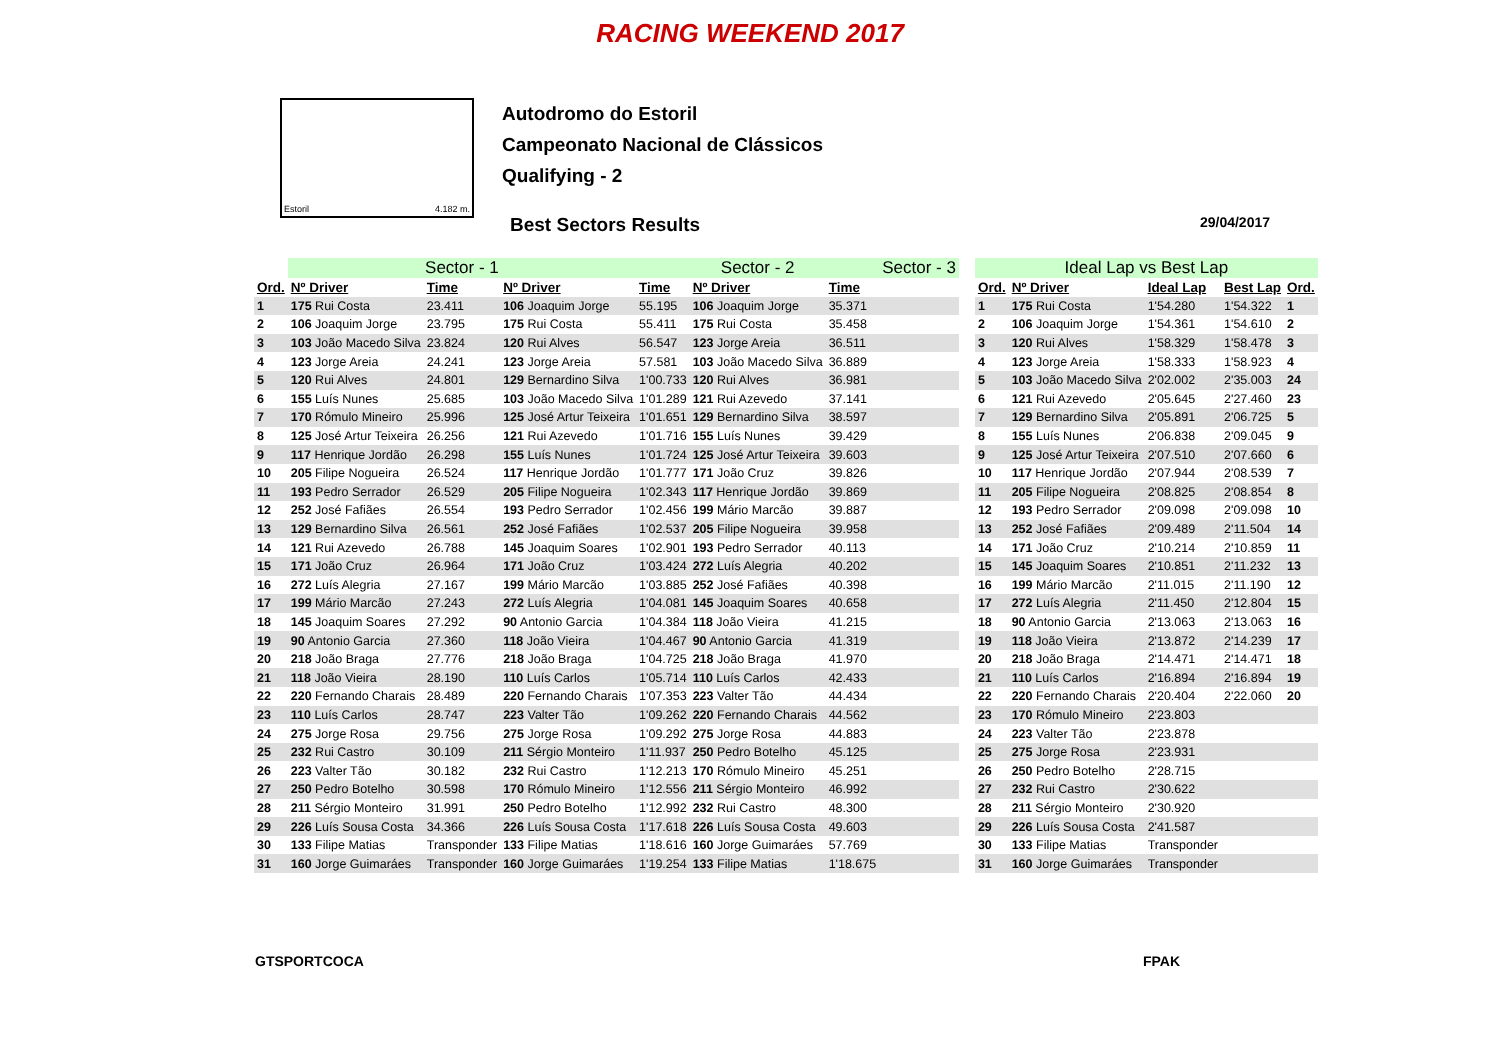RACING WEEKEND 2017
Estoril 4.182 m.
Autodromo do Estoril
Campeonato Nacional de Clássicos
Qualifying - 2
Best Sectors Results 29/04/2017
| | Sector - 1 | | | Sector - 2 | | | Sector - 3 | | | | Ideal Lap vs Best Lap | | | | |
| Ord. | Nº Driver | Time | Nº Driver | Time | Nº Driver | Time | | | | | Ord. | Nº Driver | Ideal Lap | Best Lap | Ord. |
| 1 | 175 Rui Costa | 23.411 | 106 Joaquim Jorge | 55.195 | 106 Joaquim Jorge | 35.371 | | | | | 1 | 175 Rui Costa | 1'54.280 | 1'54.322 | 1 |
| 2 | 106 Joaquim Jorge | 23.795 | 175 Rui Costa | 55.411 | 175 Rui Costa | 35.458 | | | | | 2 | 106 Joaquim Jorge | 1'54.361 | 1'54.610 | 2 |
| 3 | 103 João Macedo Silva | 23.824 | 120 Rui Alves | 56.547 | 123 Jorge Areia | 36.511 | | | | | 3 | 120 Rui Alves | 1'58.329 | 1'58.478 | 3 |
| 4 | 123 Jorge Areia | 24.241 | 123 Jorge Areia | 57.581 | 103 João Macedo Silva | 36.889 | | | | | 4 | 123 Jorge Areia | 1'58.333 | 1'58.923 | 4 |
| 5 | 120 Rui Alves | 24.801 | 129 Bernardino Silva | 1'00.733 | 120 Rui Alves | 36.981 | | | | | 5 | 103 João Macedo Silva | 2'02.002 | 2'35.003 | 24 |
| 6 | 155 Luís Nunes | 25.685 | 103 João Macedo Silva | 1'01.289 | 121 Rui Azevedo | 37.141 | | | | | 6 | 121 Rui Azevedo | 2'05.645 | 2'27.460 | 23 |
| 7 | 170 Rómulo Mineiro | 25.996 | 125 José Artur Teixeira | 1'01.651 | 129 Bernardino Silva | 38.597 | | | | | 7 | 129 Bernardino Silva | 2'05.891 | 2'06.725 | 5 |
| 8 | 125 José Artur Teixeira | 26.256 | 121 Rui Azevedo | 1'01.716 | 155 Luís Nunes | 39.429 | | | | | 8 | 155 Luís Nunes | 2'06.838 | 2'09.045 | 9 |
| 9 | 117 Henrique Jordão | 26.298 | 155 Luís Nunes | 1'01.724 | 125 José Artur Teixeira | 39.603 | | | | | 9 | 125 José Artur Teixeira | 2'07.510 | 2'07.660 | 6 |
| 10 | 205 Filipe Nogueira | 26.524 | 117 Henrique Jordão | 1'01.777 | 171 João Cruz | 39.826 | | | | | 10 | 117 Henrique Jordão | 2'07.944 | 2'08.539 | 7 |
| 11 | 193 Pedro Serrador | 26.529 | 205 Filipe Nogueira | 1'02.343 | 117 Henrique Jordão | 39.869 | | | | | 11 | 205 Filipe Nogueira | 2'08.825 | 2'08.854 | 8 |
| 12 | 252 José Fafiães | 26.554 | 193 Pedro Serrador | 1'02.456 | 199 Mário Marcão | 39.887 | | | | | 12 | 193 Pedro Serrador | 2'09.098 | 2'09.098 | 10 |
| 13 | 129 Bernardino Silva | 26.561 | 252 José Fafiães | 1'02.537 | 205 Filipe Nogueira | 39.958 | | | | | 13 | 252 José Fafiães | 2'09.489 | 2'11.504 | 14 |
| 14 | 121 Rui Azevedo | 26.788 | 145 Joaquim Soares | 1'02.901 | 193 Pedro Serrador | 40.113 | | | | | 14 | 171 João Cruz | 2'10.214 | 2'10.859 | 11 |
| 15 | 171 João Cruz | 26.964 | 171 João Cruz | 1'03.424 | 272 Luís Alegria | 40.202 | | | | | 15 | 145 Joaquim Soares | 2'10.851 | 2'11.232 | 13 |
| 16 | 272 Luís Alegria | 27.167 | 199 Mário Marcão | 1'03.885 | 252 José Fafiães | 40.398 | | | | | 16 | 199 Mário Marcão | 2'11.015 | 2'11.190 | 12 |
| 17 | 199 Mário Marcão | 27.243 | 272 Luís Alegria | 1'04.081 | 145 Joaquim Soares | 40.658 | | | | | 17 | 272 Luís Alegria | 2'11.450 | 2'12.804 | 15 |
| 18 | 145 Joaquim Soares | 27.292 | 90 Antonio Garcia | 1'04.384 | 118 João Vieira | 41.215 | | | | | 18 | 90 Antonio Garcia | 2'13.063 | 2'13.063 | 16 |
| 19 | 90 Antonio Garcia | 27.360 | 118 João Vieira | 1'04.467 | 90 Antonio Garcia | 41.319 | | | | | 19 | 118 João Vieira | 2'13.872 | 2'14.239 | 17 |
| 20 | 218 João Braga | 27.776 | 218 João Braga | 1'04.725 | 218 João Braga | 41.970 | | | | | 20 | 218 João Braga | 2'14.471 | 2'14.471 | 18 |
| 21 | 118 João Vieira | 28.190 | 110 Luís Carlos | 1'05.714 | 110 Luís Carlos | 42.433 | | | | | 21 | 110 Luís Carlos | 2'16.894 | 2'16.894 | 19 |
| 22 | 220 Fernando Charais | 28.489 | 220 Fernando Charais | 1'07.353 | 223 Valter Tão | 44.434 | | | | | 22 | 220 Fernando Charais | 2'20.404 | 2'22.060 | 20 |
| 23 | 110 Luís Carlos | 28.747 | 223 Valter Tão | 1'09.262 | 220 Fernando Charais | 44.562 | | | | | 23 | 170 Rómulo Mineiro | 2'23.803 | | |
| 24 | 275 Jorge Rosa | 29.756 | 275 Jorge Rosa | 1'09.292 | 275 Jorge Rosa | 44.883 | | | | | 24 | 223 Valter Tão | 2'23.878 | | |
| 25 | 232 Rui Castro | 30.109 | 211 Sérgio Monteiro | 1'11.937 | 250 Pedro Botelho | 45.125 | | | | | 25 | 275 Jorge Rosa | 2'23.931 | | |
| 26 | 223 Valter Tão | 30.182 | 232 Rui Castro | 1'12.213 | 170 Rómulo Mineiro | 45.251 | | | | | 26 | 250 Pedro Botelho | 2'28.715 | | |
| 27 | 250 Pedro Botelho | 30.598 | 170 Rómulo Mineiro | 1'12.556 | 211 Sérgio Monteiro | 46.992 | | | | | 27 | 232 Rui Castro | 2'30.622 | | |
| 28 | 211 Sérgio Monteiro | 31.991 | 250 Pedro Botelho | 1'12.992 | 232 Rui Castro | 48.300 | | | | | 28 | 211 Sérgio Monteiro | 2'30.920 | | |
| 29 | 226 Luís Sousa Costa | 34.366 | 226 Luís Sousa Costa | 1'17.618 | 226 Luís Sousa Costa | 49.603 | | | | | 29 | 226 Luís Sousa Costa | 2'41.587 | | |
| 30 | 133 Filipe Matias | Transponder | 133 Filipe Matias | 1'18.616 | 160 Jorge Guimaráes | 57.769 | | | | | 30 | 133 Filipe Matias | Transponder | | |
| 31 | 160 Jorge Guimaráes | Transponder | 160 Jorge Guimaráes | 1'19.254 | 133 Filipe Matias | 1'18.675 | | | | | 31 | 160 Jorge Guimaráes | Transponder | | |
GTSPORT COCA FPAK